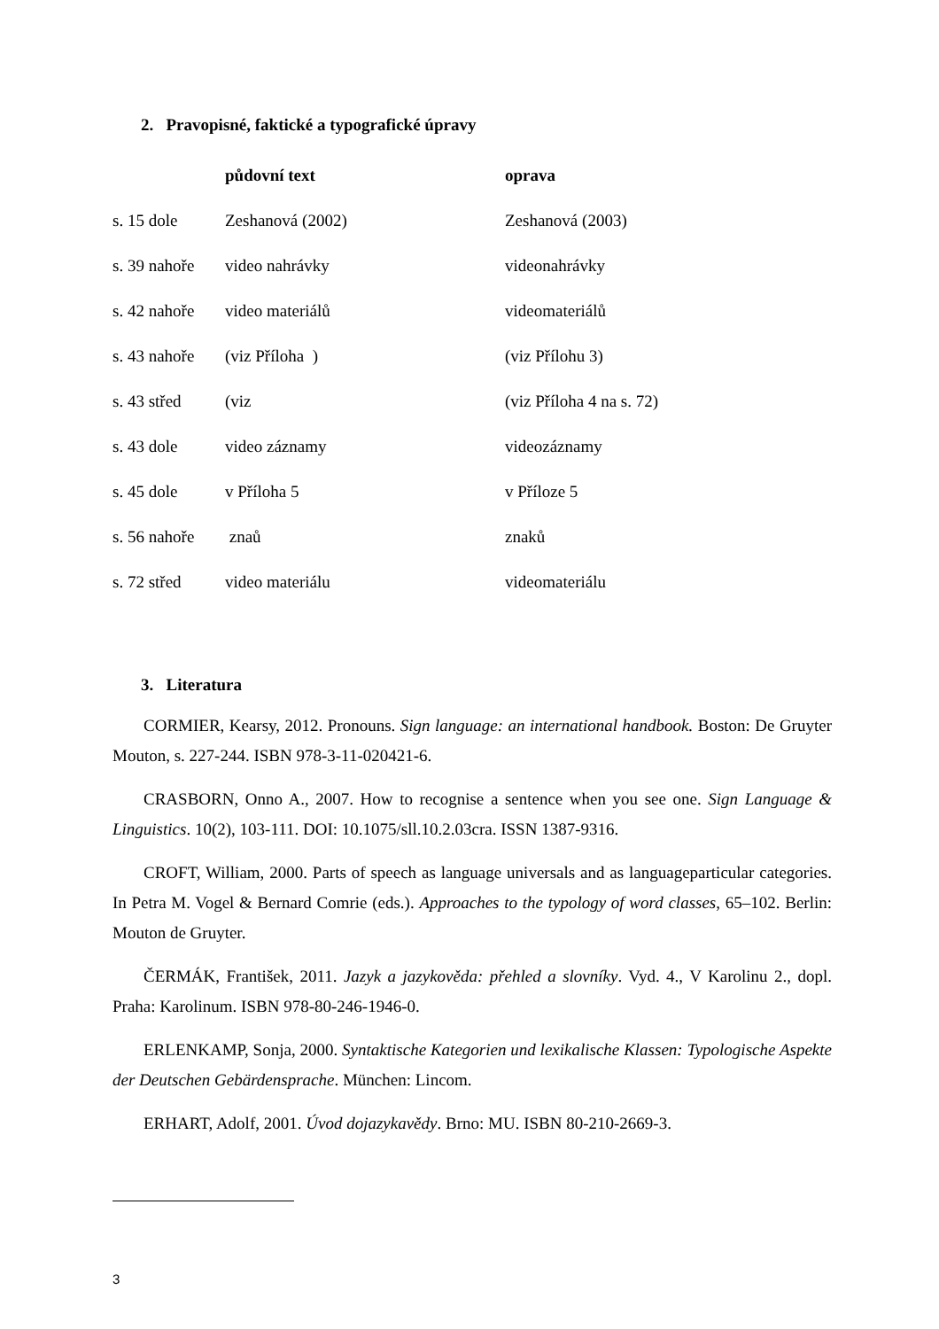2. Pravopisné, faktické a typografické úpravy
| | půdovní text | oprava |
| --- | --- | --- |
| s. 15 dole | Zeshanová (2002) | Zeshanová (2003) |
| s. 39 nahoře | video nahrávky | videonahrávky |
| s. 42 nahoře | video materiálů | videomateriálů |
| s. 43 nahoře | (viz Příloha ) | (viz Přílohu 3) |
| s. 43 střed | (viz | (viz Příloha 4 na s. 72) |
| s. 43 dole | video záznamy | videozáznamy |
| s. 45 dole | v Příloha 5 | v Příloze 5 |
| s. 56 nahoře | znaů | znaků |
| s. 72 střed | video materiálu | videomateriálu |
3. Literatura
CORMIER, Kearsy, 2012. Pronouns. Sign language: an international handbook. Boston: De Gruyter Mouton, s. 227-244. ISBN 978-3-11-020421-6.
CRASBORN, Onno A., 2007. How to recognise a sentence when you see one. Sign Language & Linguistics. 10(2), 103-111. DOI: 10.1075/sll.10.2.03cra. ISSN 1387-9316.
CROFT, William, 2000. Parts of speech as language universals and as languageparticular categories. In Petra M. Vogel & Bernard Comrie (eds.). Approaches to the typology of word classes, 65–102. Berlin: Mouton de Gruyter.
ČERMÁK, František, 2011. Jazyk a jazykověda: přehled a slovníky. Vyd. 4., V Karolinu 2., dopl. Praha: Karolinum. ISBN 978-80-246-1946-0.
ERLENKAMP, Sonja, 2000. Syntaktische Kategorien und lexikalische Klassen: Typologische Aspekte der Deutschen Gebärdensprache. München: Lincom.
ERHART, Adolf, 2001. Úvod dojazykavědy. Brno: MU. ISBN 80-210-2669-3.
3